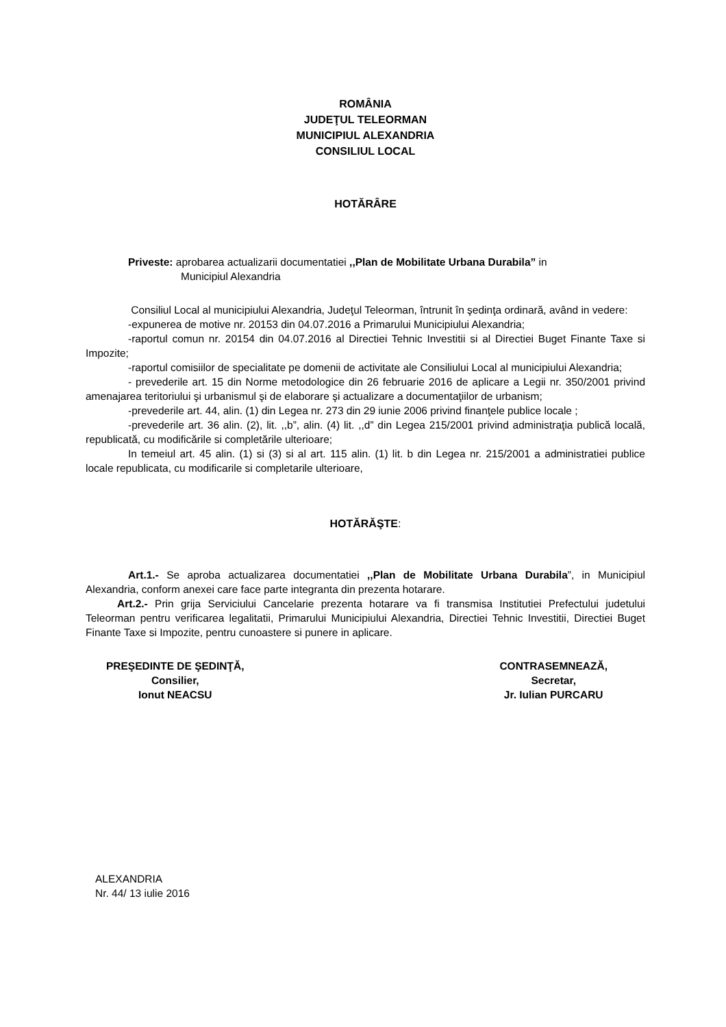ROMÂNIA
JUDEŢUL TELEORMAN
MUNICIPIUL ALEXANDRIA
CONSILIUL LOCAL
HOTĂRÂRE
Priveste: aprobarea actualizarii documentatiei ,,Plan de Mobilitate Urbana Durabila” in
Municipiul Alexandria
Consiliul Local al municipiului Alexandria, Judeţul Teleorman, întrunit în şedinţa ordinară, având in vedere:
-expunerea de motive nr. 20153 din 04.07.2016 a Primarului Municipiului Alexandria;
-raportul comun nr. 20154 din 04.07.2016 al Directiei Tehnic Investitii si al Directiei Buget Finante Taxe si Impozite;
-raportul comisiilor de specialitate pe domenii de activitate ale Consiliului Local al municipiului Alexandria;
- prevederile art. 15 din Norme metodologice din 26 februarie 2016 de aplicare a Legii nr. 350/2001 privind amenajarea teritoriului şi urbanismul şi de elaborare şi actualizare a documentaţiilor de urbanism;
-prevederile art. 44, alin. (1) din Legea nr. 273 din 29 iunie 2006 privind finanţele publice locale ;
-prevederile art. 36 alin. (2), lit. ,,b”, alin. (4) lit. ,,d” din Legea 215/2001 privind administraţia publică locală, republicată, cu modificările si completările ulterioare;
In temeiul art. 45 alin. (1) si (3) si al art. 115 alin. (1) lit. b din Legea nr. 215/2001 a administratiei publice locale republicata, cu modificarile si completarile ulterioare,
HOTĂRĂŞTE:
Art.1.- Se aproba actualizarea documentatiei ,,Plan de Mobilitate Urbana Durabila”, in Municipiul Alexandria, conform anexei care face parte integranta din prezenta hotarare.
Art.2.- Prin grija Serviciului Cancelarie prezenta hotarare va fi transmisa Institutiei Prefectului judetului Teleorman pentru verificarea legalitatii, Primarului Municipiului Alexandria, Directiei Tehnic Investitii, Directiei Buget Finante Taxe si Impozite, pentru cunoastere si punere in aplicare.
PREŞEDINTE DE ŞEDINŢĂ,
Consilier,
Ionut NEACSU
CONTRASEMNEAZĂ,
Secretar,
Jr. Iulian PURCARU
ALEXANDRIA
Nr. 44/ 13 iulie 2016